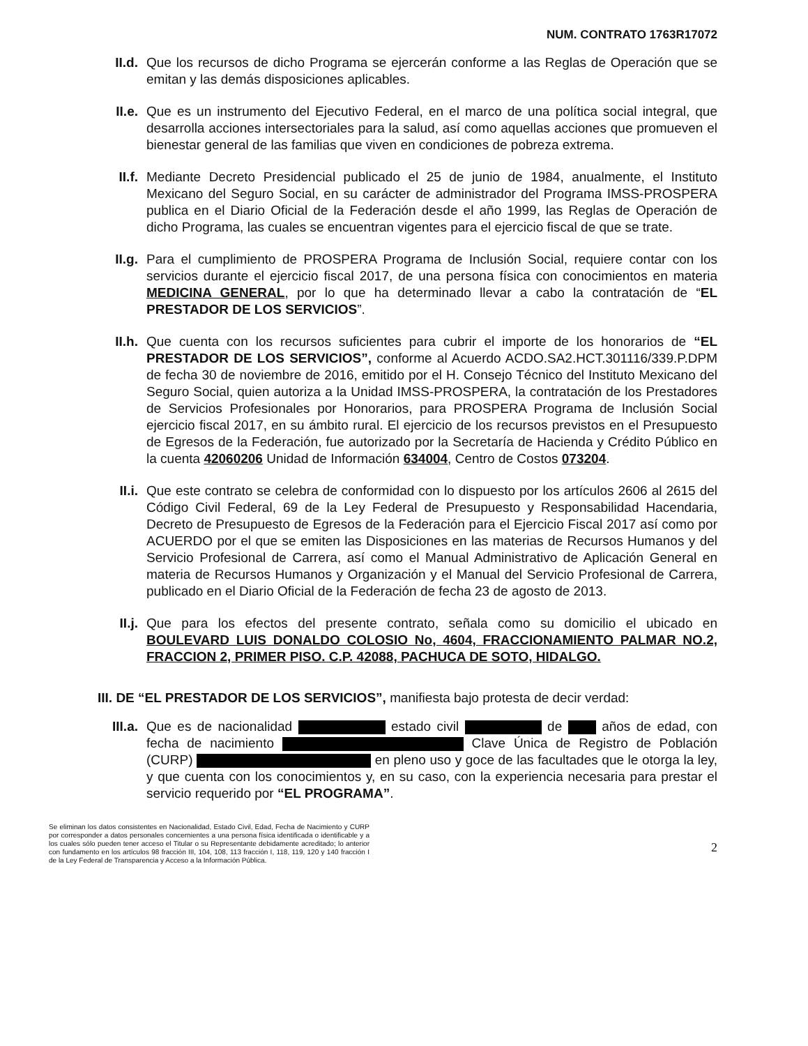NUM. CONTRATO 1763R17072
II.d. Que los recursos de dicho Programa se ejercerán conforme a las Reglas de Operación que se emitan y las demás disposiciones aplicables.
II.e. Que es un instrumento del Ejecutivo Federal, en el marco de una política social integral, que desarrolla acciones intersectoriales para la salud, así como aquellas acciones que promueven el bienestar general de las familias que viven en condiciones de pobreza extrema.
II.f. Mediante Decreto Presidencial publicado el 25 de junio de 1984, anualmente, el Instituto Mexicano del Seguro Social, en su carácter de administrador del Programa IMSS-PROSPERA publica en el Diario Oficial de la Federación desde el año 1999, las Reglas de Operación de dicho Programa, las cuales se encuentran vigentes para el ejercicio fiscal de que se trate.
II.g. Para el cumplimiento de PROSPERA Programa de Inclusión Social, requiere contar con los servicios durante el ejercicio fiscal 2017, de una persona física con conocimientos en materia MEDICINA GENERAL, por lo que ha determinado llevar a cabo la contratación de “EL PRESTADOR DE LOS SERVICIOS”.
II.h. Que cuenta con los recursos suficientes para cubrir el importe de los honorarios de “EL PRESTADOR DE LOS SERVICIOS”, conforme al Acuerdo ACDO.SA2.HCT.301116/339.P.DPM de fecha 30 de noviembre de 2016, emitido por el H. Consejo Técnico del Instituto Mexicano del Seguro Social, quien autoriza a la Unidad IMSS-PROSPERA, la contratación de los Prestadores de Servicios Profesionales por Honorarios, para PROSPERA Programa de Inclusión Social ejercicio fiscal 2017, en su ámbito rural. El ejercicio de los recursos previstos en el Presupuesto de Egresos de la Federación, fue autorizado por la Secretaría de Hacienda y Crédito Público en la cuenta 42060206 Unidad de Información 634004, Centro de Costos 073204.
II.i. Que este contrato se celebra de conformidad con lo dispuesto por los artículos 2606 al 2615 del Código Civil Federal, 69 de la Ley Federal de Presupuesto y Responsabilidad Hacendaria, Decreto de Presupuesto de Egresos de la Federación para el Ejercicio Fiscal 2017 así como por ACUERDO por el que se emiten las Disposiciones en las materias de Recursos Humanos y del Servicio Profesional de Carrera, así como el Manual Administrativo de Aplicación General en materia de Recursos Humanos y Organización y el Manual del Servicio Profesional de Carrera, publicado en el Diario Oficial de la Federación de fecha 23 de agosto de 2013.
II.j. Que para los efectos del presente contrato, señala como su domicilio el ubicado en BOULEVARD LUIS DONALDO COLOSIO No, 4604, FRACCIONAMIENTO PALMAR NO.2, FRACCION 2, PRIMER PISO. C.P. 42088, PACHUCA DE SOTO, HIDALGO.
III. DE “EL PRESTADOR DE LOS SERVICIOS”, manifiesta bajo protesta de decir verdad:
III.a.
Que es de nacionalidad estado civil de años de edad, con fecha de nacimiento Clave Única de Registro de Población (CURP) en pleno uso y goce de las facultades que le otorga la ley, y que cuenta con los conocimientos y, en su caso, con la experiencia necesaria para prestar el servicio requerido por “EL PROGRAMA”.
Se eliminan los datos consistentes en Nacionalidad, Estado Civil, Edad, Fecha de Nacimiento y CURP por corresponder a datos personales concernientes a una persona física identificada o identificable y a los cuales sólo pueden tener acceso el Titular o su Representante debidamente acreditado; lo anterior con fundamento en los artículos 98 fracción III, 104, 108, 113 fracción I, 118, 119, 120 y 140 fracción I de la Ley Federal de Transparencia y Acceso a la Información Pública.
2